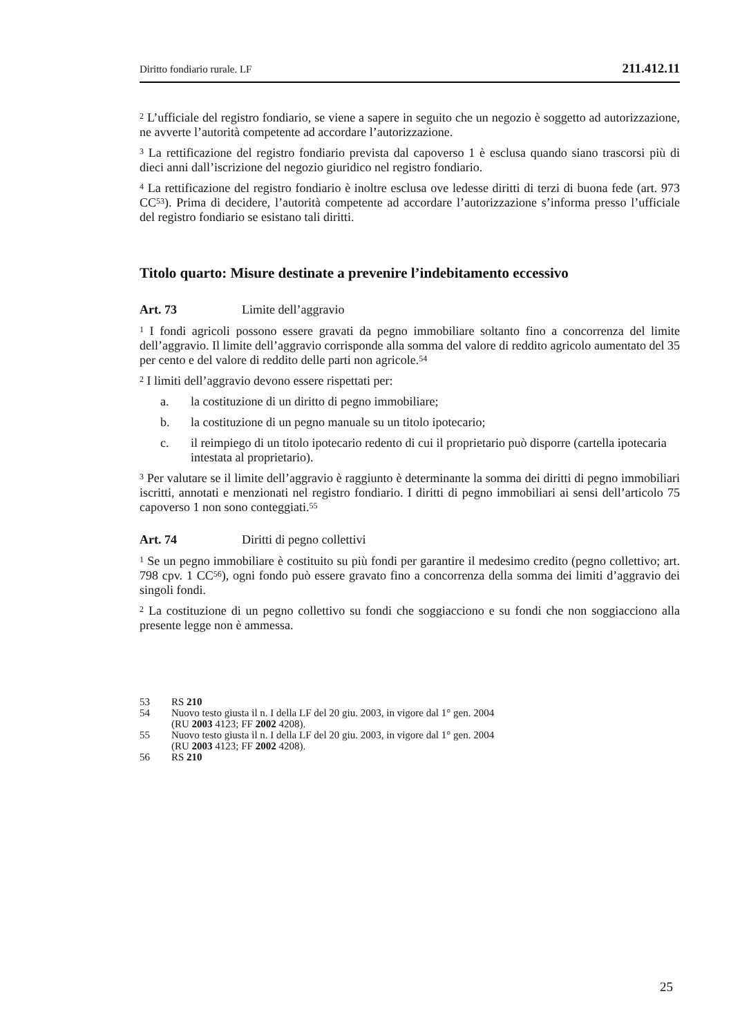Diritto fondiario rurale. LF 211.412.11
<sup>2</sup> L’ufficiale del registro fondiario, se viene a sapere in seguito che un negozio è soggetto ad autorizzazione, ne avverte l’autorità competente ad accordare l’autorizzazione.
<sup>3</sup> La rettificazione del registro fondiario prevista dal capoverso 1 è esclusa quando siano trascorsi più di dieci anni dall’iscrizione del negozio giuridico nel registro fondiario.
<sup>4</sup> La rettificazione del registro fondiario è inoltre esclusa ove ledesse diritti di terzi di buona fede (art. 973 CC<sup>53</sup>). Prima di decidere, l’autorità competente ad accordare l’autorizzazione s’informa presso l’ufficiale del registro fondiario se esistano tali diritti.
Titolo quarto: Misure destinate a prevenire l’indebitamento eccessivo
Art. 73 Limite dell’aggravio
<sup>1</sup> I fondi agricoli possono essere gravati da pegno immobiliare soltanto fino a concorrenza del limite dell’aggravio. Il limite dell’aggravio corrisponde alla somma del valore di reddito agricolo aumentato del 35 per cento e del valore di reddito delle parti non agricole.<sup>54</sup>
<sup>2</sup> I limiti dell’aggravio devono essere rispettati per:
a. la costituzione di un diritto di pegno immobiliare;
b. la costituzione di un pegno manuale su un titolo ipotecario;
c. il reimpiego di un titolo ipotecario redento di cui il proprietario può disporre (cartella ipotecaria intestata al proprietario).
<sup>3</sup> Per valutare se il limite dell’aggravio è raggiunto è determinante la somma dei diritti di pegno immobiliari iscritti, annotati e menzionati nel registro fondiario. I diritti di pegno immobiliari ai sensi dell’articolo 75 capoverso 1 non sono conteggiati.<sup>55</sup>
Art. 74 Diritti di pegno collettivi
<sup>1</sup> Se un pegno immobiliare è costituito su più fondi per garantire il medesimo credito (pegno collettivo; art. 798 cpv. 1 CC<sup>56</sup>), ogni fondo può essere gravato fino a concorrenza della somma dei limiti d’aggravio dei singoli fondi.
<sup>2</sup> La costituzione di un pegno collettivo su fondi che soggiacciono e su fondi che non soggiacciono alla presente legge non è ammessa.
53 RS 210
54 Nuovo testo giusta il n. I della LF del 20 giu. 2003, in vigore dal 1° gen. 2004
(RU 2003 4123; FF 2002 4208).
55 Nuovo testo giusta il n. I della LF del 20 giu. 2003, in vigore dal 1° gen. 2004
(RU 2003 4123; FF 2002 4208).
56 RS 210
25